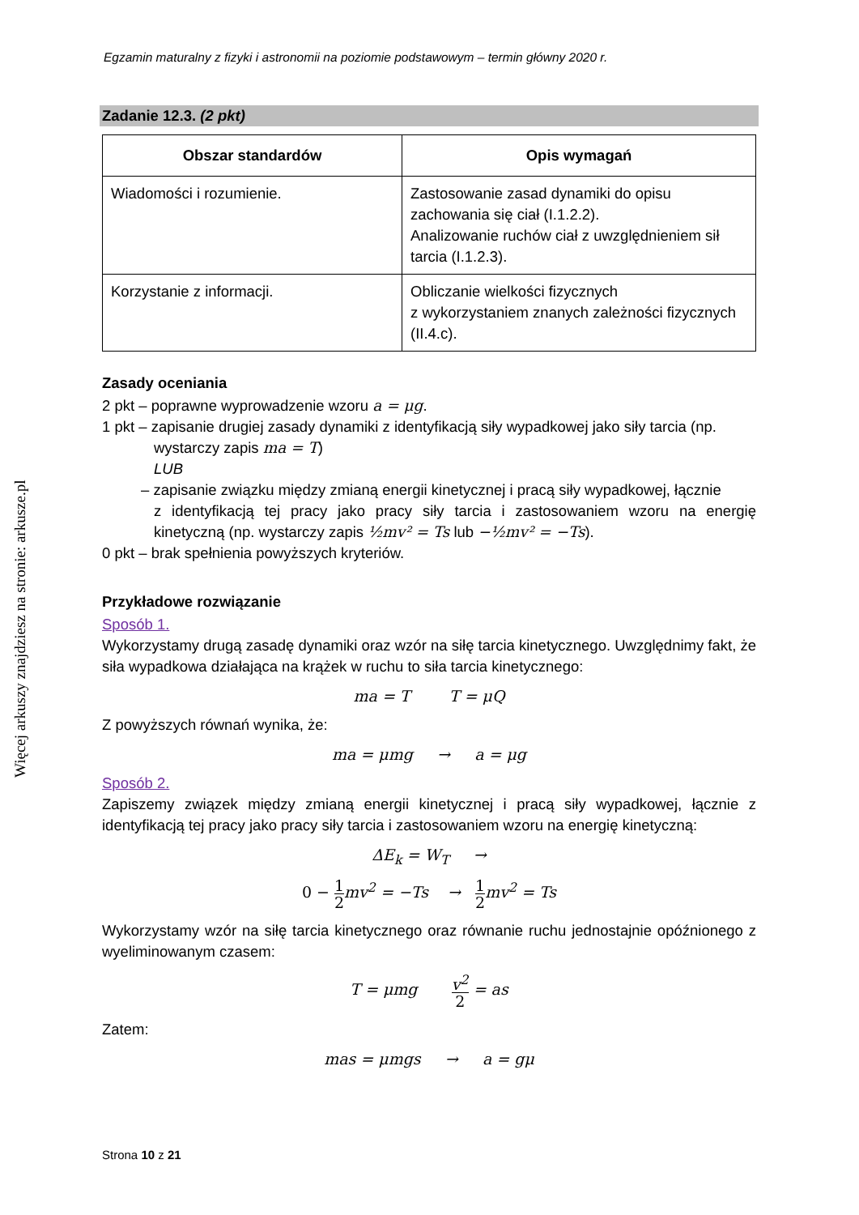Egzamin maturalny z fizyki i astronomii na poziomie podstawowym – termin główny 2020 r.
Zadanie 12.3. (2 pkt)
| Obszar standardów | Opis wymagań |
| --- | --- |
| Wiadomości i rozumienie. | Zastosowanie zasad dynamiki do opisu zachowania się ciał (I.1.2.2). Analizowanie ruchów ciał z uwzględnieniem sił tarcia (I.1.2.3). |
| Korzystanie z informacji. | Obliczanie wielkości fizycznych z wykorzystaniem znanych zależności fizycznych (II.4.c). |
Zasady oceniania
2 pkt – poprawne wyprowadzenie wzoru a = μg.
1 pkt – zapisanie drugiej zasady dynamiki z identyfikacją siły wypadkowej jako siły tarcia (np.
wystarczy zapis ma = T)
LUB
– zapisanie związku między zmianą energii kinetycznej i pracą siły wypadkowej, łącznie
z identyfikacją tej pracy jako pracy siły tarcia i zastosowaniem wzoru na energię kinetyczną (np. wystarczy zapis ½mv² = Ts lub −½mv² = −Ts).
0 pkt – brak spełnienia powyższych kryteriów.
Przykładowe rozwiązanie
Sposób 1.
Wykorzystamy drugą zasadę dynamiki oraz wzór na siłę tarcia kinetycznego. Uwzględnimy fakt, że siła wypadkowa działająca na krążek w ruchu to siła tarcia kinetycznego:
ma = T T = μQ
Z powyższych równań wynika, że:
ma = μmg → a = μg
Sposób 2.
Zapiszemy związek między zmianą energii kinetycznej i pracą siły wypadkowej, łącznie z identyfikacją tej pracy jako pracy siły tarcia i zastosowaniem wzoru na energię kinetyczną:
ΔE<sub>k</sub> = W<sub>T</sub> →
0 − 1 2mv<sup>2</sup> = −Ts → 1 2mv<sup>2</sup> = Ts
Wykorzystamy wzór na siłę tarcia kinetycznego oraz równanie ruchu jednostajnie opóźnionego z wyeliminowanym czasem:
T = μmg v<sup>2</sup> 2 = as
Zatem:
mas = μmgs → a = gμ
Więcej arkuszy znajdziesz na stronie: arkusze.pl
Strona 10 z 21